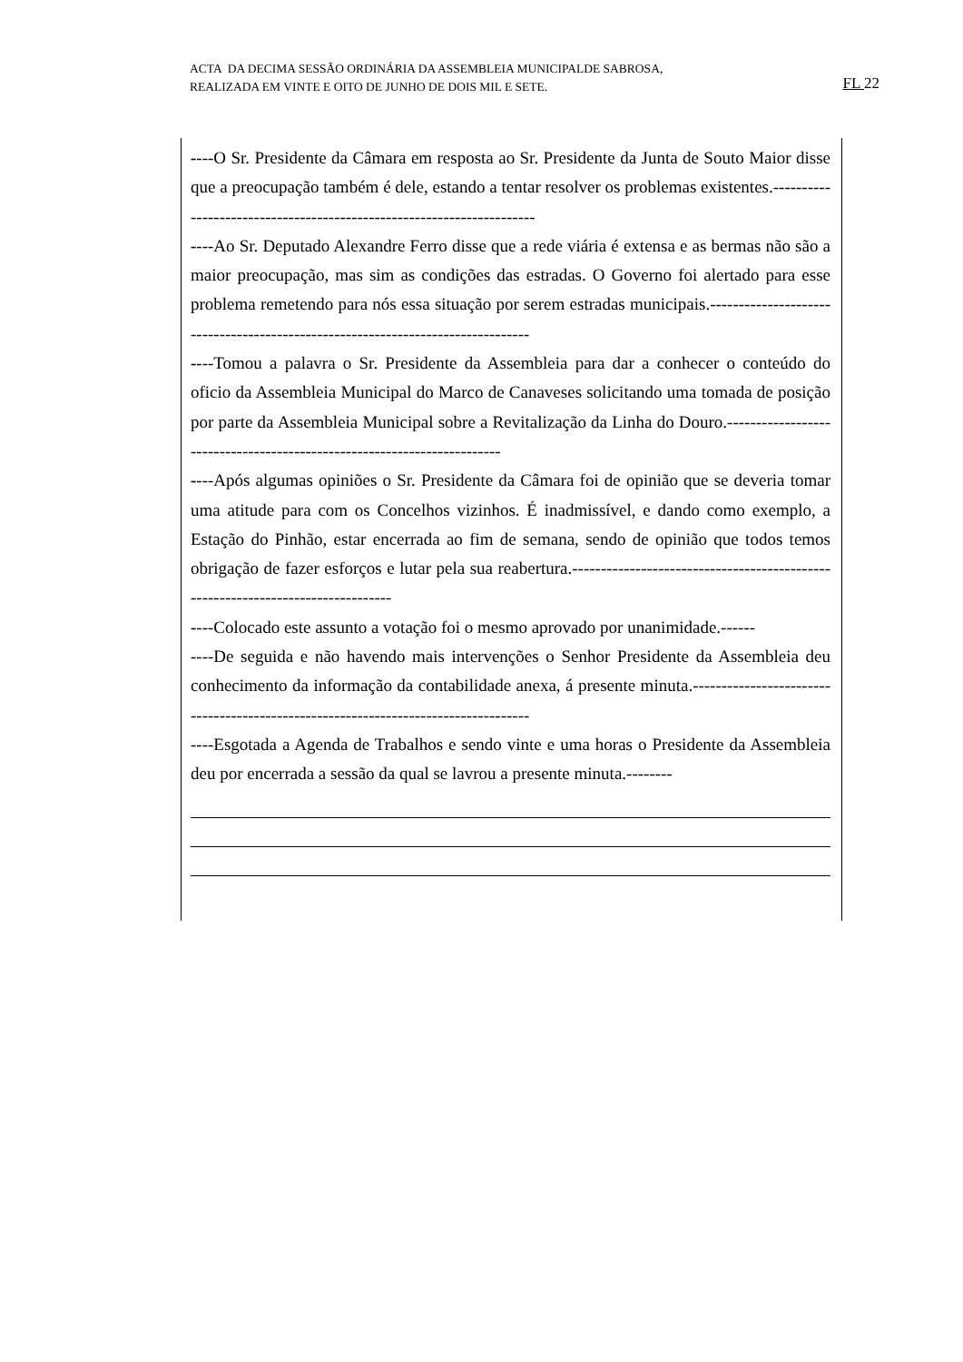ACTA DA DECIMA SESSÃO ORDINÁRIA DA ASSEMBLEIA MUNICIPALDE SABROSA,
REALIZADA EM VINTE E OITO DE JUNHO DE DOIS MIL E SETE. FL 22
----O Sr. Presidente da Câmara em resposta ao Sr. Presidente da Junta de Souto Maior disse que a preocupação também é dele, estando a tentar resolver os problemas existentes.----------------------------------------------------------------------
----Ao Sr. Deputado Alexandre Ferro disse que a rede viária é extensa e as bermas não são a maior preocupação, mas sim as condições das estradas. O Governo foi alertado para esse problema remetendo para nós essa situação por serem estradas municipais.--------------------------------------------------------------------------------
----Tomou a palavra o Sr. Presidente da Assembleia para dar a conhecer o conteúdo do oficio da Assembleia Municipal do Marco de Canaveses solicitando uma tomada de posição por parte da Assembleia Municipal sobre a Revitalização da Linha do Douro.------------------------------------------------------------------------
----Após algumas opiniões o Sr. Presidente da Câmara foi de opinião que se deveria tomar uma atitude para com os Concelhos vizinhos. É inadmissível, e dando como exemplo, a Estação do Pinhão, estar encerrada ao fim de semana, sendo de opinião que todos temos obrigação de fazer esforços e lutar pela sua reabertura.--------------------------------------------------------------------------------
----Colocado este assunto a votação foi o mesmo aprovado por unanimidade.------
----De seguida e não havendo mais intervenções o Senhor Presidente da Assembleia deu conhecimento da informação da contabilidade anexa, á presente minuta.-----------------------------------------------------------------------------------
----Esgotada a Agenda de Trabalhos e sendo vinte e uma horas o Presidente da Assembleia deu por encerrada a sessão da qual se lavrou a presente minuta.--------